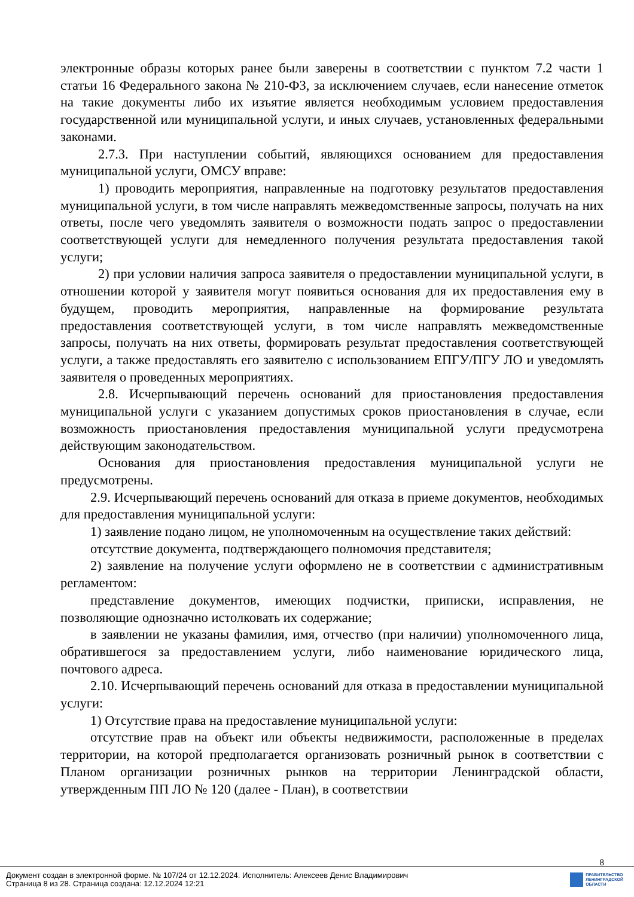электронные образы которых ранее были заверены в соответствии с пунктом 7.2 части 1 статьи 16 Федерального закона № 210-ФЗ, за исключением случаев, если нанесение отметок на такие документы либо их изъятие является необходимым условием предоставления государственной или муниципальной услуги, и иных случаев, установленных федеральными законами.
2.7.3. При наступлении событий, являющихся основанием для предоставления муниципальной услуги, ОМСУ вправе:
1) проводить мероприятия, направленные на подготовку результатов предоставления муниципальной услуги, в том числе направлять межведомственные запросы, получать на них ответы, после чего уведомлять заявителя о возможности подать запрос о предоставлении соответствующей услуги для немедленного получения результата предоставления такой услуги;
2) при условии наличия запроса заявителя о предоставлении муниципальной услуги, в отношении которой у заявителя могут появиться основания для их предоставления ему в будущем, проводить мероприятия, направленные на формирование результата предоставления соответствующей услуги, в том числе направлять межведомственные запросы, получать на них ответы, формировать результат предоставления соответствующей услуги, а также предоставлять его заявителю с использованием ЕПГУ/ПГУ ЛО и уведомлять заявителя о проведенных мероприятиях.
2.8. Исчерпывающий перечень оснований для приостановления предоставления муниципальной услуги с указанием допустимых сроков приостановления в случае, если возможность приостановления предоставления муниципальной услуги предусмотрена действующим законодательством.
Основания для приостановления предоставления муниципальной услуги не предусмотрены.
2.9. Исчерпывающий перечень оснований для отказа в приеме документов, необходимых для предоставления муниципальной услуги:
1) заявление подано лицом, не уполномоченным на осуществление таких действий:
отсутствие документа, подтверждающего полномочия представителя;
2) заявление на получение услуги оформлено не в соответствии с административным регламентом:
представление документов, имеющих подчистки, приписки, исправления, не позволяющие однозначно истолковать их содержание;
в заявлении не указаны фамилия, имя, отчество (при наличии) уполномоченного лица, обратившегося за предоставлением услуги, либо наименование юридического лица, почтового адреса.
2.10. Исчерпывающий перечень оснований для отказа в предоставлении муниципальной услуги:
1) Отсутствие права на предоставление муниципальной услуги:
отсутствие прав на объект или объекты недвижимости, расположенные в пределах территории, на которой предполагается организовать розничный рынок в соответствии с Планом организации розничных рынков на территории Ленинградской области, утвержденным ПП ЛО № 120 (далее - План), в соответствии
8
Документ создан в электронной форме. № 107/24 от 12.12.2024. Исполнитель: Алексеев Денис Владимирович
Страница 8 из 28. Страница создана: 12.12.2024 12:21
ПРАВИТЕЛЬСТВО
ЛЕНИНГРАДСКОЙ
ОБЛАСТИ